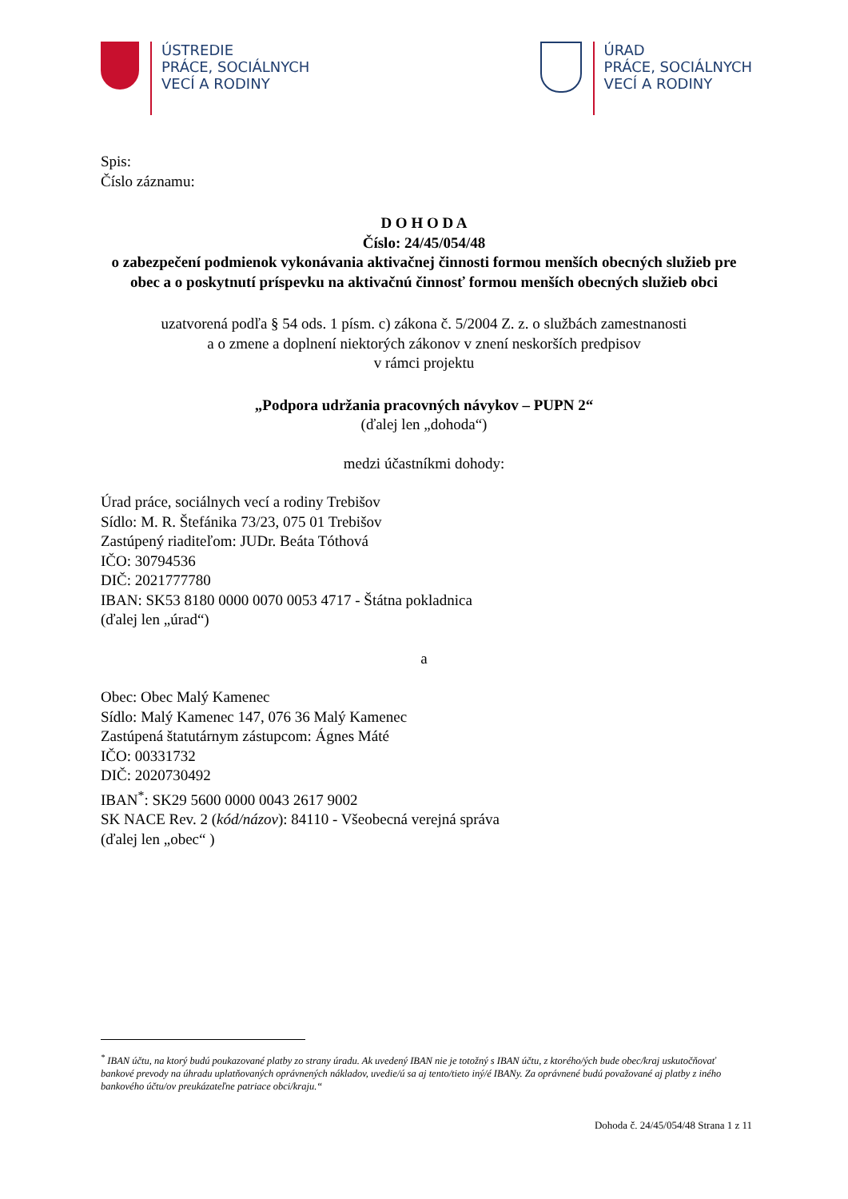ÚSTREDIE
PRÁCE, SOCIÁLNYCH
VECÍ A RODINY
ÚRAD
PRÁCE, SOCIÁLNYCH
VECÍ A RODINY
Spis:
Číslo záznamu:
D O H O D A
Číslo: 24/45/054/48
o zabezpečení podmienok vykonávania aktivačnej činnosti formou menších obecných služieb pre obec a o poskytnutí príspevku na aktivačnú činnosť formou menších obecných služieb obci
uzatvorená podľa § 54 ods. 1 písm. c) zákona č. 5/2004 Z. z. o službách zamestnanosti
a o zmene a doplnení niektorých zákonov v znení neskorších predpisov
v rámci projektu
„Podpora udržania pracovných návykov – PUPN 2“
(ďalej len „dohoda“)
medzi účastníkmi dohody:
Úrad práce, sociálnych vecí a rodiny Trebišov
Sídlo: M. R. Štefánika 73/23, 075 01 Trebišov
Zastúpený riaditeľom: JUDr. Beáta Tóthová
IČO: 30794536
DIČ: 2021777780
IBAN: SK53 8180 0000 0070 0053 4717 - Štátna pokladnica
(ďalej len „úrad“)
a
Obec: Obec Malý Kamenec
Sídlo: Malý Kamenec 147, 076 36 Malý Kamenec
Zastúpená štatutárnym zástupcom: Ágnes Máté
IČO: 00331732
DIČ: 2020730492
IBAN<sup>*</sup>: SK29 5600 0000 0043 2617 9002
SK NACE Rev. 2 (kód/názov): 84110 - Všeobecná verejná správa
(ďalej len „obec“ )
<sup>*</sup> IBAN účtu, na ktorý budú poukazované platby zo strany úradu. Ak uvedený IBAN nie je totožný s IBAN účtu, z ktorého/ých bude obec/kraj uskutočňovať bankové prevody na úhradu uplatňovaných oprávnených nákladov, uvedie/ú sa aj tento/tieto iný/é IBANy. Za oprávnené budú považované aj platby z iného bankového účtu/ov preukázateľne patriace obci/kraju.“
Dohoda č. 24/45/054/48 Strana 1 z 11